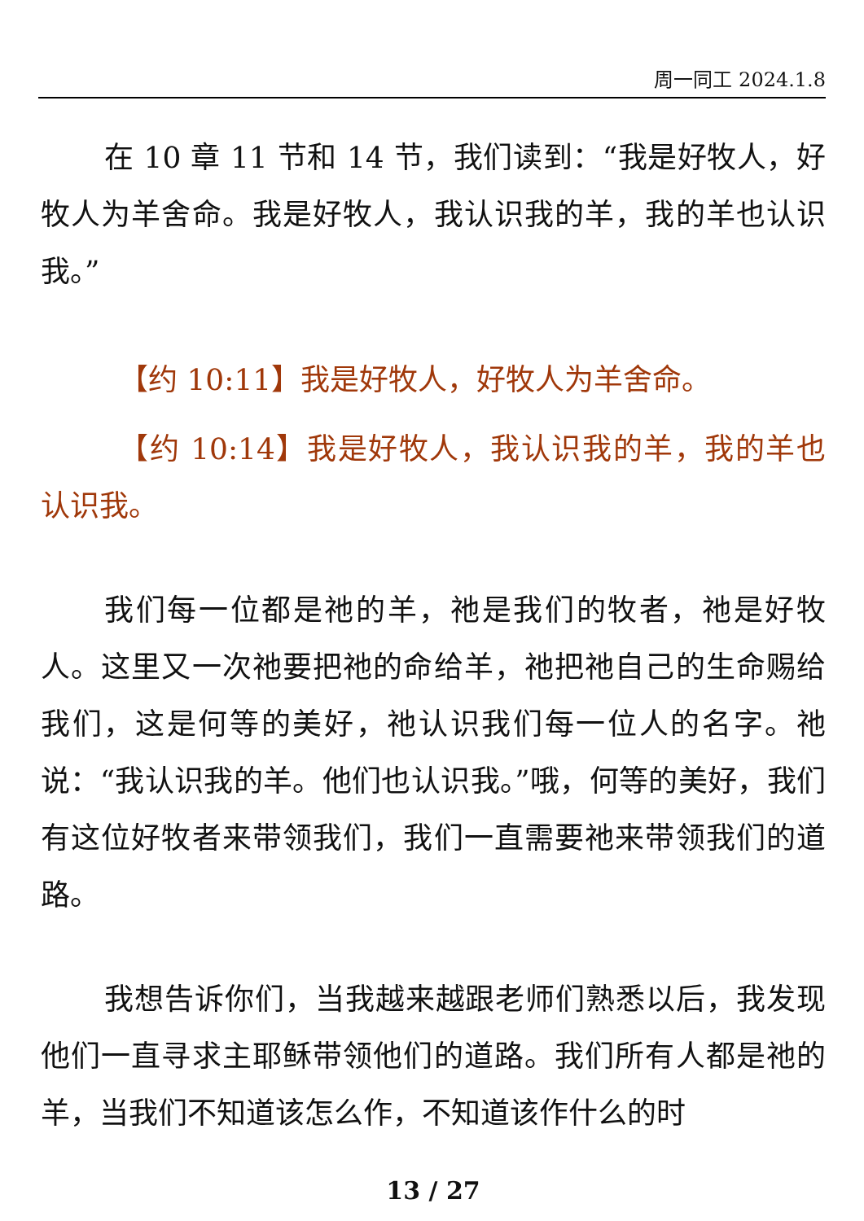周一同工 2024.1.8
在 10 章 11 节和 14 节，我们读到：“我是好牧人，好牧人为羊舍命。我是好牧人，我认识我的羊，我的羊也认识我。”
【约 10:11】我是好牧人，好牧人为羊舍命。
【约 10:14】我是好牧人，我认识我的羊，我的羊也认识我。
我们每一位都是祂的羊，祂是我们的牧者，祂是好牧人。这里又一次祂要把祂的命给羊，祂把祂自己的生命赐给我们，这是何等的美好，祂认识我们每一位人的名字。祂说：“我认识我的羊。他们也认识我。”哦，何等的美好，我们有这位好牧者来带领我们，我们一直需要祂来带领我们的道路。
我想告诉你们，当我越来越跟老师们熟悉以后，我发现他们一直寻求主耶稣带领他们的道路。我们所有人都是祂的羊，当我们不知道该怎么作，不知道该作什么的时
13 / 27